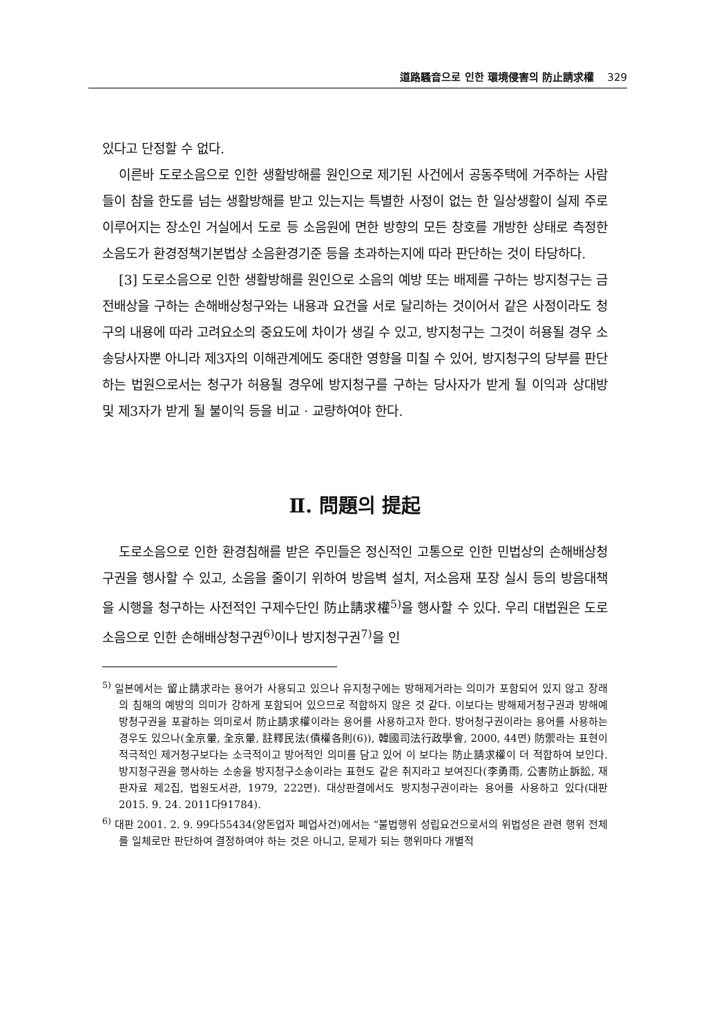道路騷音으로 인한 環境侵害의 防止請求權 329
있다고 단정할 수 없다.
이른바 도로소음으로 인한 생활방해를 원인으로 제기된 사건에서 공동주택에 거주하는 사람들이 참을 한도를 넘는 생활방해를 받고 있는지는 특별한 사정이 없는 한 일상생활이 실제 주로 이루어지는 장소인 거실에서 도로 등 소음원에 면한 방향의 모든 창호를 개방한 상태로 측정한 소음도가 환경정책기본법상 소음환경기준 등을 초과하는지에 따라 판단하는 것이 타당하다.
[3] 도로소음으로 인한 생활방해를 원인으로 소음의 예방 또는 배제를 구하는 방지청구는 금전배상을 구하는 손해배상청구와는 내용과 요건을 서로 달리하는 것이어서 같은 사정이라도 청구의 내용에 따라 고려요소의 중요도에 차이가 생길 수 있고, 방지청구는 그것이 허용될 경우 소송당사자뿐 아니라 제3자의 이해관계에도 중대한 영향을 미칠 수 있어, 방지청구의 당부를 판단하는 법원으로서는 청구가 허용될 경우에 방지청구를 구하는 당사자가 받게 될 이익과 상대방 및 제3자가 받게 될 불이익 등을 비교 · 교량하여야 한다.
Ⅱ. 問題의 提起
도로소음으로 인한 환경침해를 받은 주민들은 정신적인 고통으로 인한 민법상의 손해배상청구권을 행사할 수 있고, 소음을 줄이기 위하여 방음벽 설치, 저소음재 포장 실시 등의 방음대책을 시행을 청구하는 사전적인 구제수단인 防止請求權<sup>5)</sup>을 행사할 수 있다. 우리 대법원은 도로소음으로 인한 손해배상청구권<sup>6)</sup>이나 방지청구권<sup>7)</sup>을 인
<sup>5)</sup> 일본에서는 留止請求라는 용어가 사용되고 있으나 유지청구에는 방해제거라는 의미가 포함되어 있지 않고 장래의 침해의 예방의 의미가 강하게 포함되어 있으므로 적합하지 않은 것 같다. 이보다는 방해제거청구권과 방해예방청구권을 포괄하는 의미로서 防止請求權이라는 용어를 사용하고자 한다. 방어청구권이라는 용어를 사용하는 경우도 있으나(全京暈, 全京暈, 註釋民法(債權各則(6)), 韓國司法行政學會, 2000, 44면) 防禦라는 표현이 적극적인 제거청구보다는 소극적이고 방어적인 의미를 담고 있어 이 보다는 防止請求權이 더 적합하여 보인다. 방지청구권을 행사하는 소송을 방지청구소송이라는 표현도 같은 취지라고 보여진다(李勇雨, 公害防止訴訟, 재판자료 제2집, 법원도서관, 1979, 222면). 대상판결에서도 방지청구권이라는 용어를 사용하고 있다(대판 2015. 9. 24. 2011다91784).
<sup>6)</sup> 대판 2001. 2. 9. 99다55434(양돈업자 폐업사건)에서는 “불법행위 성립요건으로서의 위법성은 관련 행위 전체를 일체로만 판단하여 결정하여야 하는 것은 아니고, 문제가 되는 행위마다 개별적